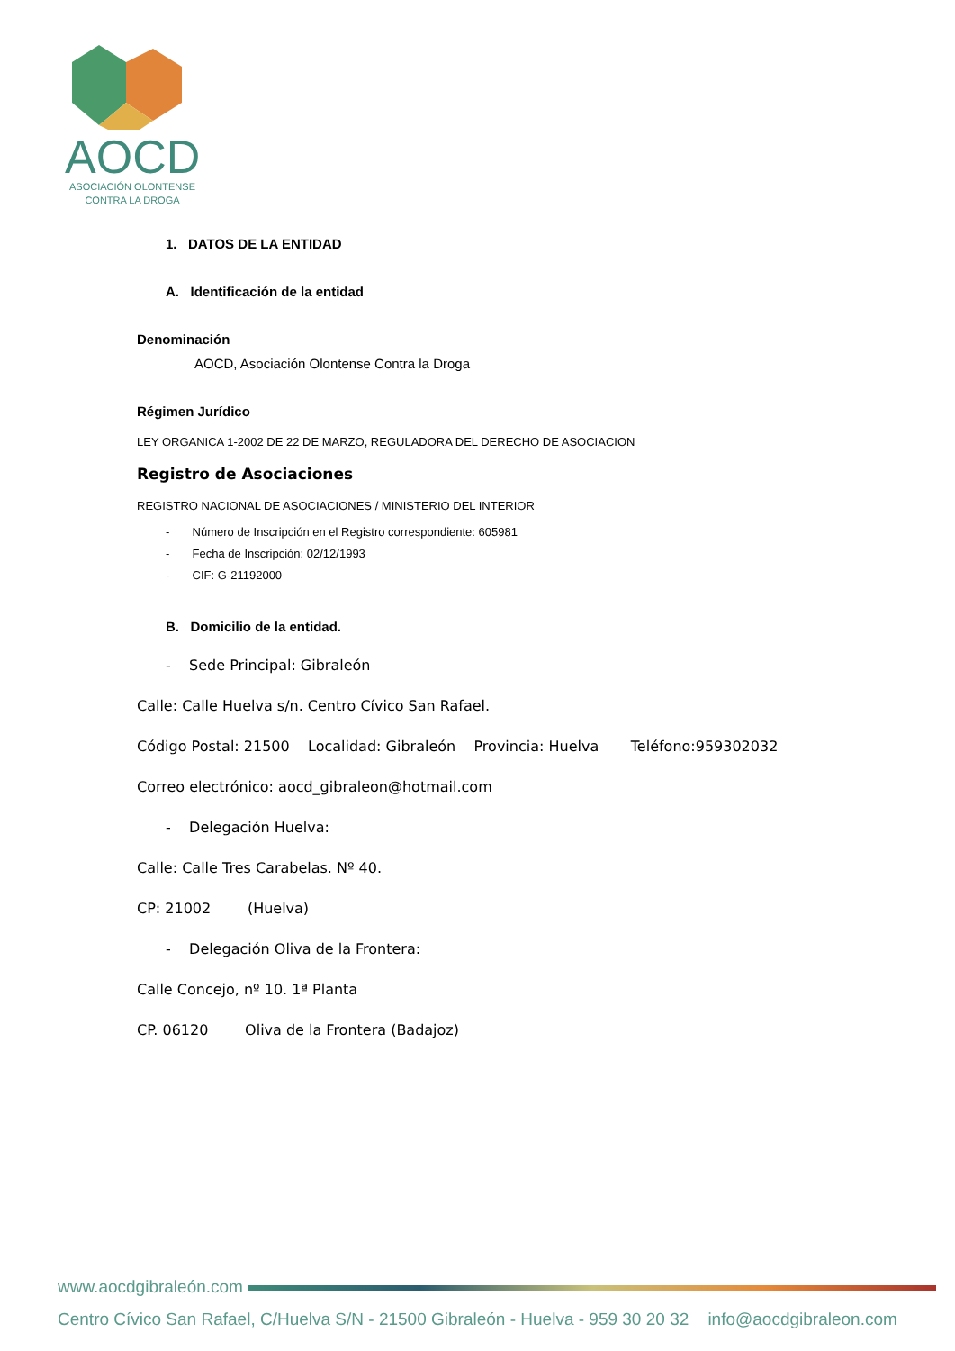AOCD
ASOCIACIÓN OLONTENSE
CONTRA LA DROGA
1. DATOS DE LA ENTIDAD
A. Identificación de la entidad
Denominación
AOCD, Asociación Olontense Contra la Droga
Régimen Jurídico
LEY ORGANICA 1-2002 DE 22 DE MARZO, REGULADORA DEL DERECHO DE ASOCIACION
Registro de Asociaciones
REGISTRO NACIONAL DE ASOCIACIONES / MINISTERIO DEL INTERIOR
- Número de Inscripción en el Registro correspondiente: 605981
- Fecha de Inscripción: 02/12/1993
- CIF: G-21192000
B. Domicilio de la entidad.
- Sede Principal: Gibraleón
Calle: Calle Huelva s/n. Centro Cívico San Rafael.
Código Postal: 21500 Localidad: Gibraleón Provincia: Huelva Teléfono:959302032
Correo electrónico: aocd_gibraleon@hotmail.com
- Delegación Huelva:
Calle: Calle Tres Carabelas. Nº 40.
CP: 21002 (Huelva)
- Delegación Oliva de la Frontera:
Calle Concejo, nº 10. 1ª Planta
CP. 06120 Oliva de la Frontera (Badajoz)
www.aocdgibraleón.com
Centro Cívico San Rafael, C/Huelva S/N - 21500 Gibraleón - Huelva - 959 30 20 32 info@aocdgibraleon.com